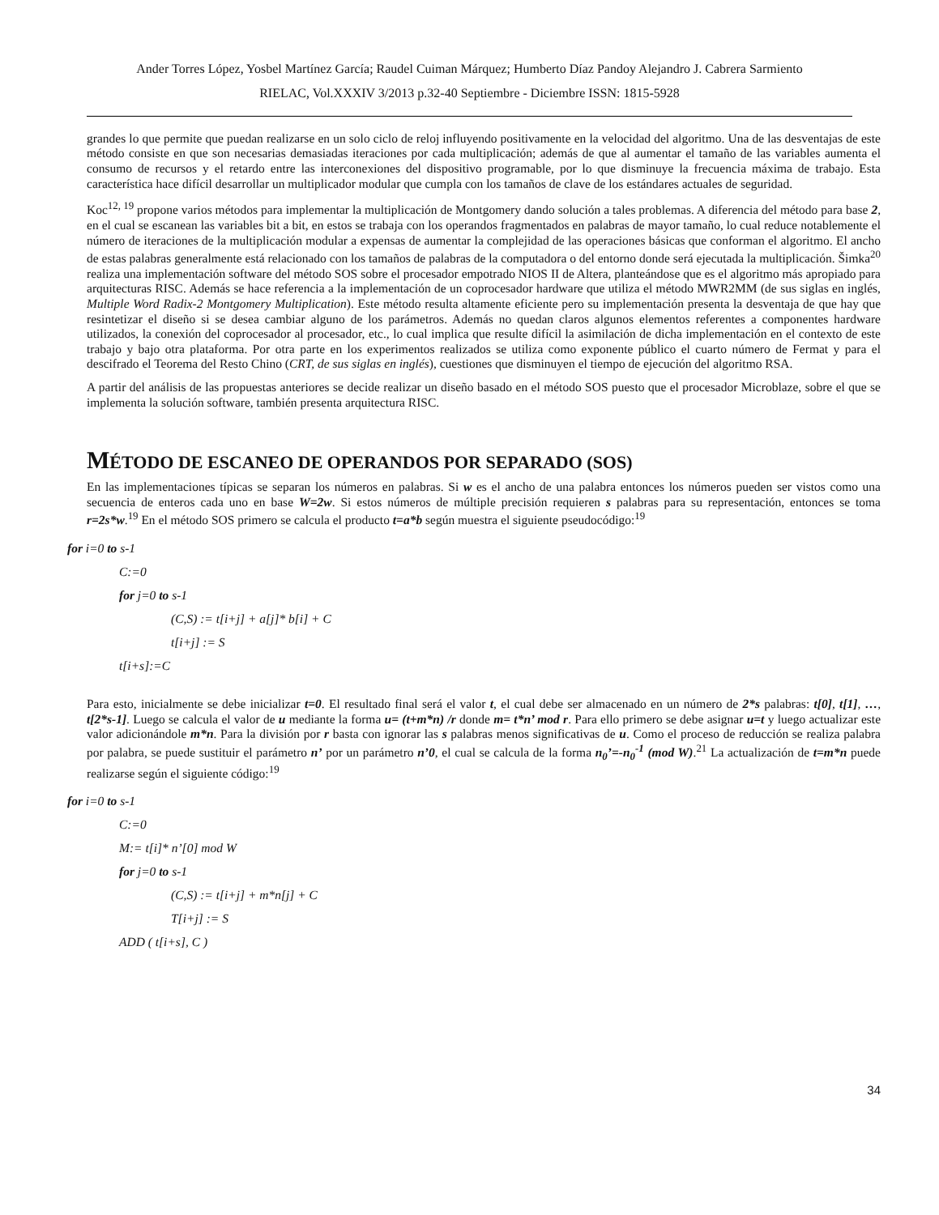Ander Torres López, Yosbel Martínez García; Raudel Cuiman Márquez; Humberto Díaz Pandoy Alejandro J. Cabrera Sarmiento
RIELAC, Vol.XXXIV 3/2013 p.32-40 Septiembre - Diciembre ISSN: 1815-5928
grandes lo que permite que puedan realizarse en un solo ciclo de reloj influyendo positivamente en la velocidad del algoritmo. Una de las desventajas de este método consiste en que son necesarias demasiadas iteraciones por cada multiplicación; además de que al aumentar el tamaño de las variables aumenta el consumo de recursos y el retardo entre las interconexiones del dispositivo programable, por lo que disminuye la frecuencia máxima de trabajo. Esta característica hace difícil desarrollar un multiplicador modular que cumpla con los tamaños de clave de los estándares actuales de seguridad.
Koc<sup>12, 19</sup> propone varios métodos para implementar la multiplicación de Montgomery dando solución a tales problemas. A diferencia del método para base 2, en el cual se escanean las variables bit a bit, en estos se trabaja con los operandos fragmentados en palabras de mayor tamaño, lo cual reduce notablemente el número de iteraciones de la multiplicación modular a expensas de aumentar la complejidad de las operaciones básicas que conforman el algoritmo. El ancho de estas palabras generalmente está relacionado con los tamaños de palabras de la computadora o del entorno donde será ejecutada la multiplicación. Šimka<sup>20</sup> realiza una implementación software del método SOS sobre el procesador empotrado NIOS II de Altera, planteándose que es el algoritmo más apropiado para arquitecturas RISC. Además se hace referencia a la implementación de un coprocesador hardware que utiliza el método MWR2MM (de sus siglas en inglés, Multiple Word Radix-2 Montgomery Multiplication). Este método resulta altamente eficiente pero su implementación presenta la desventaja de que hay que resintetizar el diseño si se desea cambiar alguno de los parámetros. Además no quedan claros algunos elementos referentes a componentes hardware utilizados, la conexión del coprocesador al procesador, etc., lo cual implica que resulte difícil la asimilación de dicha implementación en el contexto de este trabajo y bajo otra plataforma. Por otra parte en los experimentos realizados se utiliza como exponente público el cuarto número de Fermat y para el descifrado el Teorema del Resto Chino (CRT, de sus siglas en inglés), cuestiones que disminuyen el tiempo de ejecución del algoritmo RSA.
A partir del análisis de las propuestas anteriores se decide realizar un diseño basado en el método SOS puesto que el procesador Microblaze, sobre el que se implementa la solución software, también presenta arquitectura RISC.
MÉTODO DE ESCANEO DE OPERANDOS POR SEPARADO (SOS)
En las implementaciones típicas se separan los números en palabras. Si w es el ancho de una palabra entonces los números pueden ser vistos como una secuencia de enteros cada uno en base W=2w. Si estos números de múltiple precisión requieren s palabras para su representación, entonces se toma r=2s*w.<sup>19</sup> En el método SOS primero se calcula el producto t=a*b según muestra el siguiente pseudocódigo:<sup>19</sup>
for i=0 to s-1
C:=0
for j=0 to s-1
(C,S) := t[i+j] + a[j]* b[i] + C
t[i+j] := S
t[i+s]:=C
Para esto, inicialmente se debe inicializar t=0. El resultado final será el valor t, el cual debe ser almacenado en un número de 2*s palabras: t[0], t[1], …, t[2*s-1]. Luego se calcula el valor de u mediante la forma u= (t+m*n) /r donde m= t*n’ mod r. Para ello primero se debe asignar u=t y luego actualizar este valor adicionándole m*n. Para la división por r basta con ignorar las s palabras menos significativas de u. Como el proceso de reducción se realiza palabra por palabra, se puede sustituir el parámetro n’ por un parámetro n’0, el cual se calcula de la forma n<sub>0</sub>’=-n<sub>0</sub><sup>-1</sup> (mod W).<sup>21</sup> La actualización de t=m*n puede realizarse según el siguiente código:<sup>19</sup>
for i=0 to s-1
C:=0
M:= t[i]* n’[0] mod W
for j=0 to s-1
(C,S) := t[i+j] + m*n[j] + C
T[i+j] := S
ADD ( t[i+s], C )
34